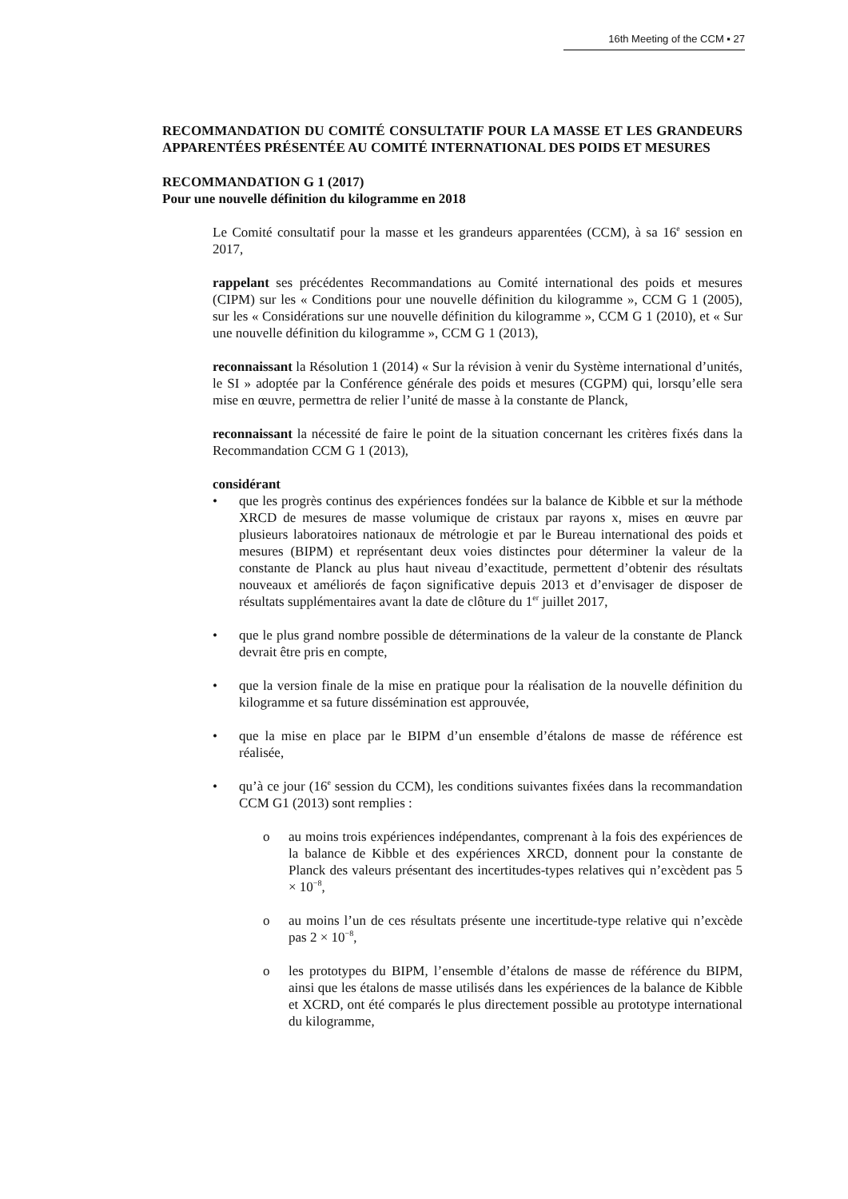16th Meeting of the CCM ▪ 27
RECOMMANDATION DU COMITÉ CONSULTATIF POUR LA MASSE ET LES GRANDEURS APPARENTÉES PRÉSENTÉE AU COMITÉ INTERNATIONAL DES POIDS ET MESURES
RECOMMANDATION G 1 (2017)
Pour une nouvelle définition du kilogramme en 2018
Le Comité consultatif pour la masse et les grandeurs apparentées (CCM), à sa 16<sup>e</sup> session en 2017,
rappelant ses précédentes Recommandations au Comité international des poids et mesures (CIPM) sur les « Conditions pour une nouvelle définition du kilogramme », CCM G 1 (2005), sur les « Considérations sur une nouvelle définition du kilogramme », CCM G 1 (2010), et « Sur une nouvelle définition du kilogramme », CCM G 1 (2013),
reconnaissant la Résolution 1 (2014) « Sur la révision à venir du Système international d’unités, le SI » adoptée par la Conférence générale des poids et mesures (CGPM) qui, lorsqu’elle sera mise en œuvre, permettra de relier l’unité de masse à la constante de Planck,
reconnaissant la nécessité de faire le point de la situation concernant les critères fixés dans la Recommandation CCM G 1 (2013),
considérant
• que les progrès continus des expériences fondées sur la balance de Kibble et sur la méthode XRCD de mesures de masse volumique de cristaux par rayons x, mises en œuvre par plusieurs laboratoires nationaux de métrologie et par le Bureau international des poids et mesures (BIPM) et représentant deux voies distinctes pour déterminer la valeur de la constante de Planck au plus haut niveau d’exactitude, permettent d’obtenir des résultats nouveaux et améliorés de façon significative depuis 2013 et d’envisager de disposer de résultats supplémentaires avant la date de clôture du 1<sup>er</sup> juillet 2017,
• que le plus grand nombre possible de déterminations de la valeur de la constante de Planck devrait être pris en compte,
• que la version finale de la mise en pratique pour la réalisation de la nouvelle définition du kilogramme et sa future dissémination est approuvée,
• que la mise en place par le BIPM d’un ensemble d’étalons de masse de référence est réalisée,
• qu’à ce jour (16<sup>e</sup> session du CCM), les conditions suivantes fixées dans la recommandation CCM G1 (2013) sont remplies :
o au moins trois expériences indépendantes, comprenant à la fois des expériences de la balance de Kibble et des expériences XRCD, donnent pour la constante de Planck des valeurs présentant des incertitudes-types relatives qui n’excèdent pas 5 × 10<sup>−8</sup>,
o au moins l’un de ces résultats présente une incertitude-type relative qui n’excède pas 2 × 10<sup>−8</sup>,
o les prototypes du BIPM, l’ensemble d’étalons de masse de référence du BIPM, ainsi que les étalons de masse utilisés dans les expériences de la balance de Kibble et XCRD, ont été comparés le plus directement possible au prototype international du kilogramme,